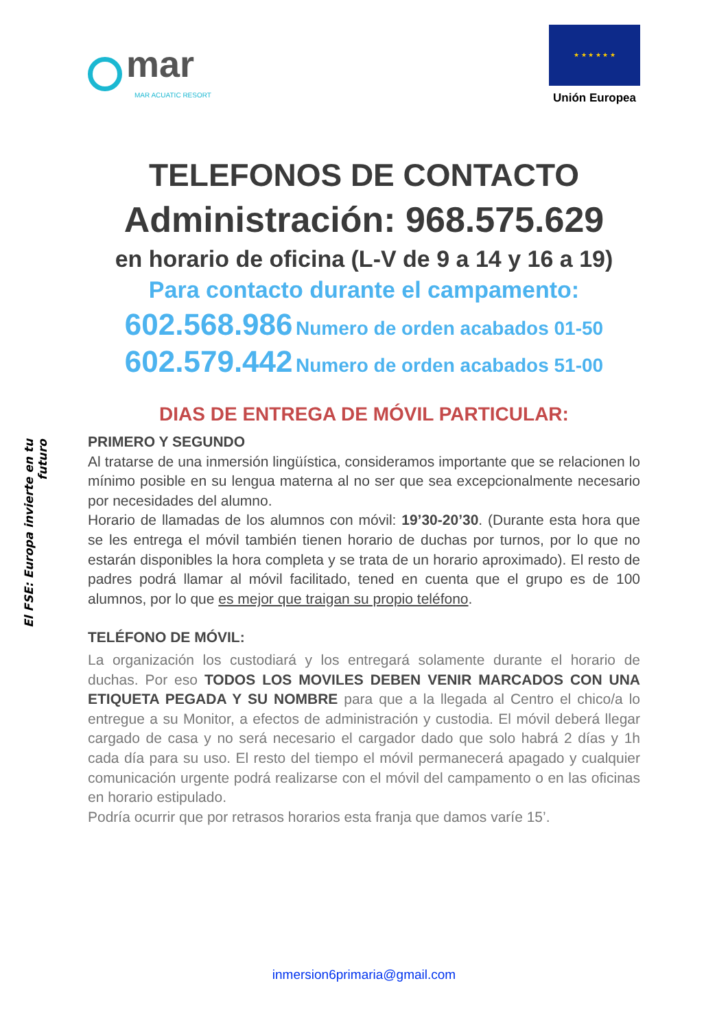mar
MAR ACUATIC RESORT
★ ★ ★ ★ ★ ★
Unión Europea
El FSE: Europa invierte en tu futuro
TELEFONOS DE CONTACTO
Administración: 968.575.629
en horario de oficina (L-V de 9 a 14 y 16 a 19)
Para contacto durante el campamento:
602.568.986 Numero de orden acabados 01-50
602.579.442 Numero de orden acabados 51-00
DIAS DE ENTREGA DE MÓVIL PARTICULAR:
PRIMERO Y SEGUNDO
Al tratarse de una inmersión lingüística, consideramos importante que se relacionen lo mínimo posible en su lengua materna al no ser que sea excepcionalmente necesario por necesidades del alumno.
Horario de llamadas de los alumnos con móvil: 19’30-20’30. (Durante esta hora que se les entrega el móvil también tienen horario de duchas por turnos, por lo que no estarán disponibles la hora completa y se trata de un horario aproximado). El resto de padres podrá llamar al móvil facilitado, tened en cuenta que el grupo es de 100 alumnos, por lo que es mejor que traigan su propio teléfono.
TELÉFONO DE MÓVIL:
La organización los custodiará y los entregará solamente durante el horario de duchas. Por eso TODOS LOS MOVILES DEBEN VENIR MARCADOS CON UNA ETIQUETA PEGADA Y SU NOMBRE para que a la llegada al Centro el chico/a lo entregue a su Monitor, a efectos de administración y custodia. El móvil deberá llegar cargado de casa y no será necesario el cargador dado que solo habrá 2 días y 1h cada día para su uso. El resto del tiempo el móvil permanecerá apagado y cualquier comunicación urgente podrá realizarse con el móvil del campamento o en las oficinas en horario estipulado.
Podría ocurrir que por retrasos horarios esta franja que damos varíe 15’.
inmersion6primaria@gmail.com